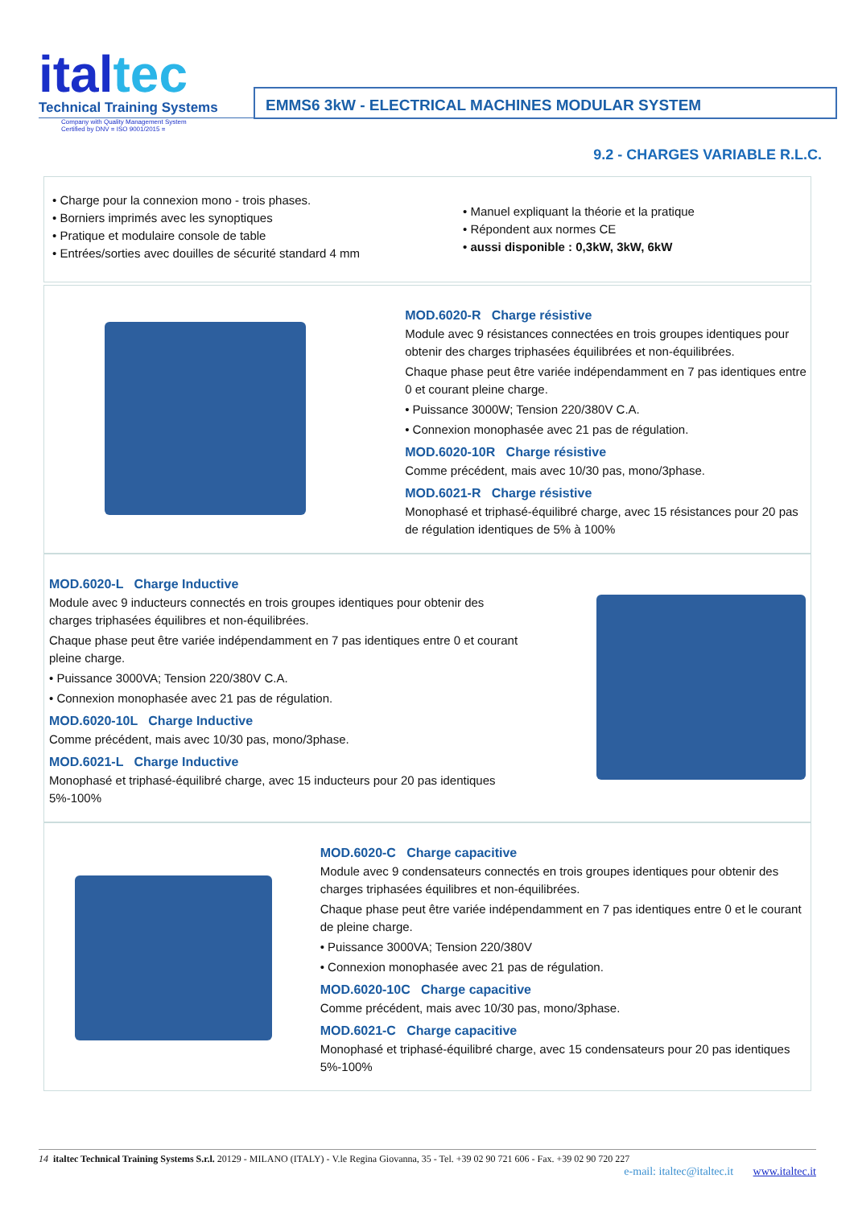italtec
Technical Training Systems
Company with Quality Management System
Certified by DNV = ISO 9001/2015 =
EMMS6 3kW - ELECTRICAL MACHINES MODULAR SYSTEM
9.2 - CHARGES VARIABLE R.L.C.
• Charge pour la connexion mono - trois phases.
• Borniers imprimés avec les synoptiques
• Pratique et modulaire console de table
• Entrées/sorties avec douilles de sécurité standard 4 mm
• Manuel expliquant la théorie et la pratique
• Répondent aux normes CE
• aussi disponible : 0,3kW, 3kW, 6kW
MOD.6020-R Charge résistive
Module avec 9 résistances connectées en trois groupes identiques pour obtenir des charges triphasées équilibrées et non-équilibrées.
Chaque phase peut être variée indépendamment en 7 pas identiques entre 0 et courant pleine charge.
• Puissance 3000W; Tension 220/380V C.A.
• Connexion monophasée avec 21 pas de régulation.
MOD.6020-10R Charge résistive
Comme précédent, mais avec 10/30 pas, mono/3phase.
MOD.6021-R Charge résistive
Monophasé et triphasé-équilibré charge, avec 15 résistances pour 20 pas de régulation identiques de 5% à 100%
MOD.6020-L Charge Inductive
Module avec 9 inducteurs connectés en trois groupes identiques pour obtenir des charges triphasées équilibres et non-équilibrées.
Chaque phase peut être variée indépendamment en 7 pas identiques entre 0 et courant pleine charge.
• Puissance 3000VA; Tension 220/380V C.A.
• Connexion monophasée avec 21 pas de régulation.
MOD.6020-10L Charge Inductive
Comme précédent, mais avec 10/30 pas, mono/3phase.
MOD.6021-L Charge Inductive
Monophasé et triphasé-équilibré charge, avec 15 inducteurs pour 20 pas identiques 5%-100%
MOD.6020-C Charge capacitive
Module avec 9 condensateurs connectés en trois groupes identiques pour obtenir des charges triphasées équilibres et non-équilibrées.
Chaque phase peut être variée indépendamment en 7 pas identiques entre 0 et le courant de pleine charge.
• Puissance 3000VA; Tension 220/380V
• Connexion monophasée avec 21 pas de régulation.
MOD.6020-10C Charge capacitive
Comme précédent, mais avec 10/30 pas, mono/3phase.
MOD.6021-C Charge capacitive
Monophasé et triphasé-équilibré charge, avec 15 condensateurs pour 20 pas identiques 5%-100%
14 italtec Technical Training Systems S.r.l. 20129 - MILANO (ITALY) - V.le Regina Giovanna, 35 - Tel. +39 02 90 721 606 - Fax. +39 02 90 720 227
e-mail: italtec@italtec.it www.italtec.it